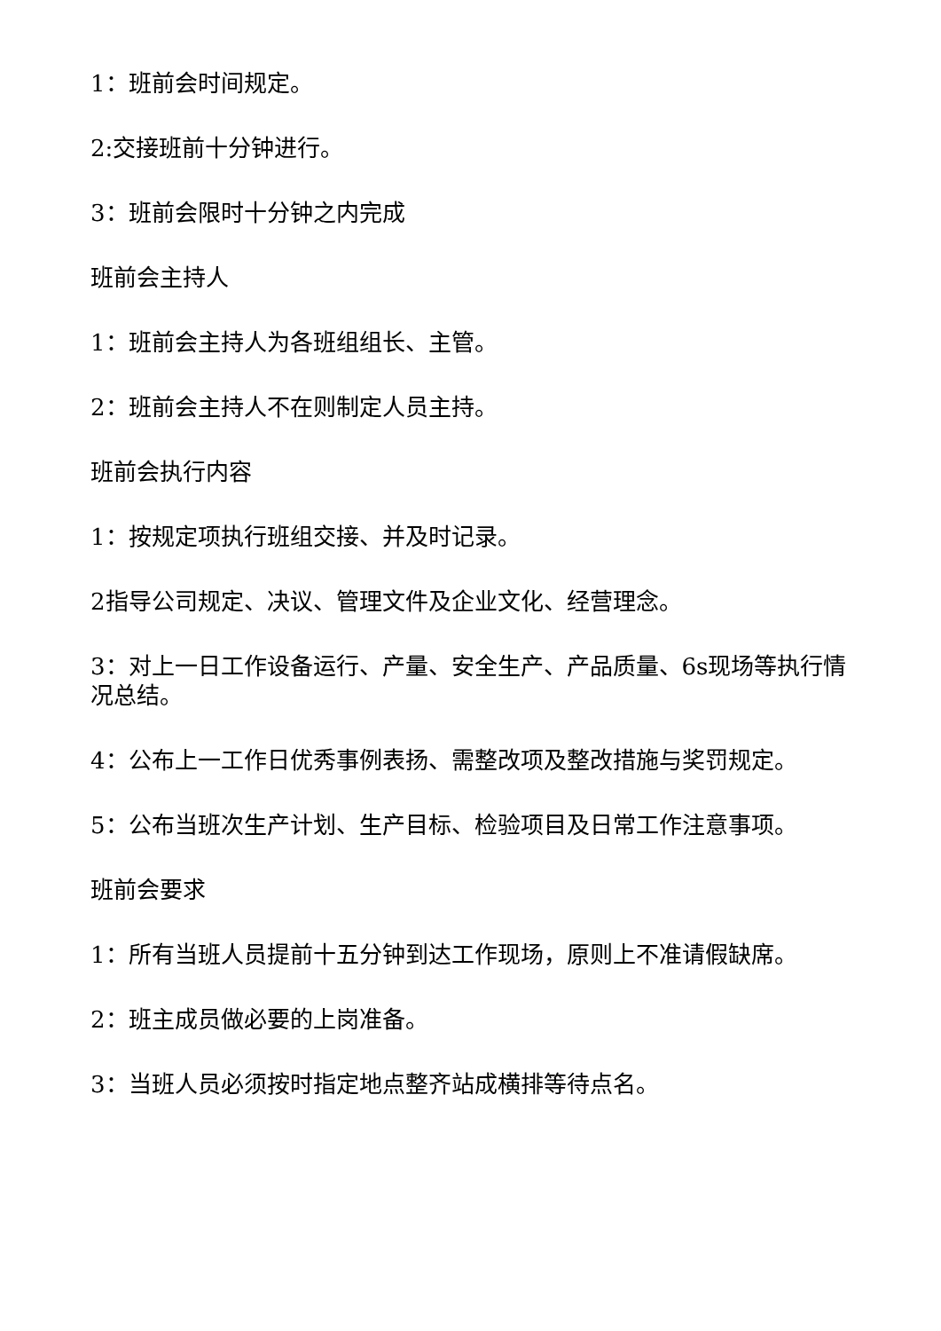1：班前会时间规定。
2:交接班前十分钟进行。
3：班前会限时十分钟之内完成
班前会主持人
1：班前会主持人为各班组组长、主管。
2：班前会主持人不在则制定人员主持。
班前会执行内容
1：按规定项执行班组交接、并及时记录。
2指导公司规定、决议、管理文件及企业文化、经营理念。
3：对上一日工作设备运行、产量、安全生产、产品质量、6s现场等执行情况总结。
4：公布上一工作日优秀事例表扬、需整改项及整改措施与奖罚规定。
5：公布当班次生产计划、生产目标、检验项目及日常工作注意事项。
班前会要求
1：所有当班人员提前十五分钟到达工作现场，原则上不准请假缺席。
2：班主成员做必要的上岗准备。
3：当班人员必须按时指定地点整齐站成横排等待点名。